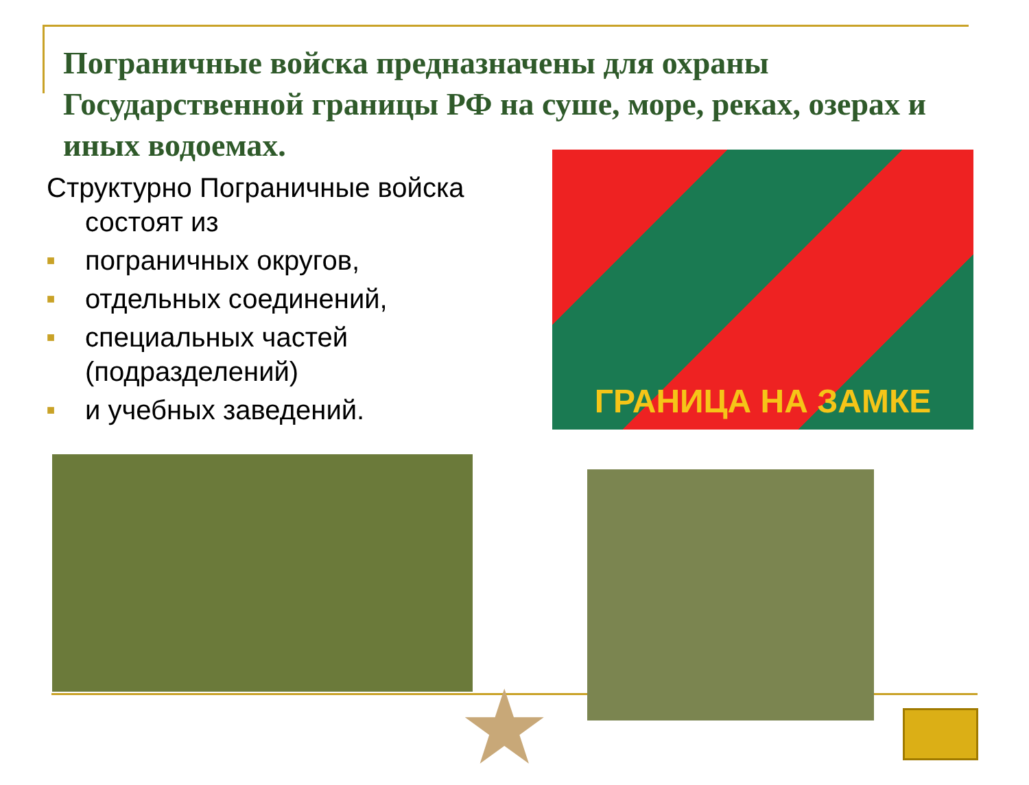Пограничные войска предназначены для охраны Государственной границы РФ на суше, море, реках, озерах и иных водоемах.
Структурно Пограничные войска
состоят из
■ пограничных округов,
■ отдельных соединений,
■ специальных частей (подразделений)
■ и учебных заведений.
ГРАНИЦА НА ЗАМКЕ
★